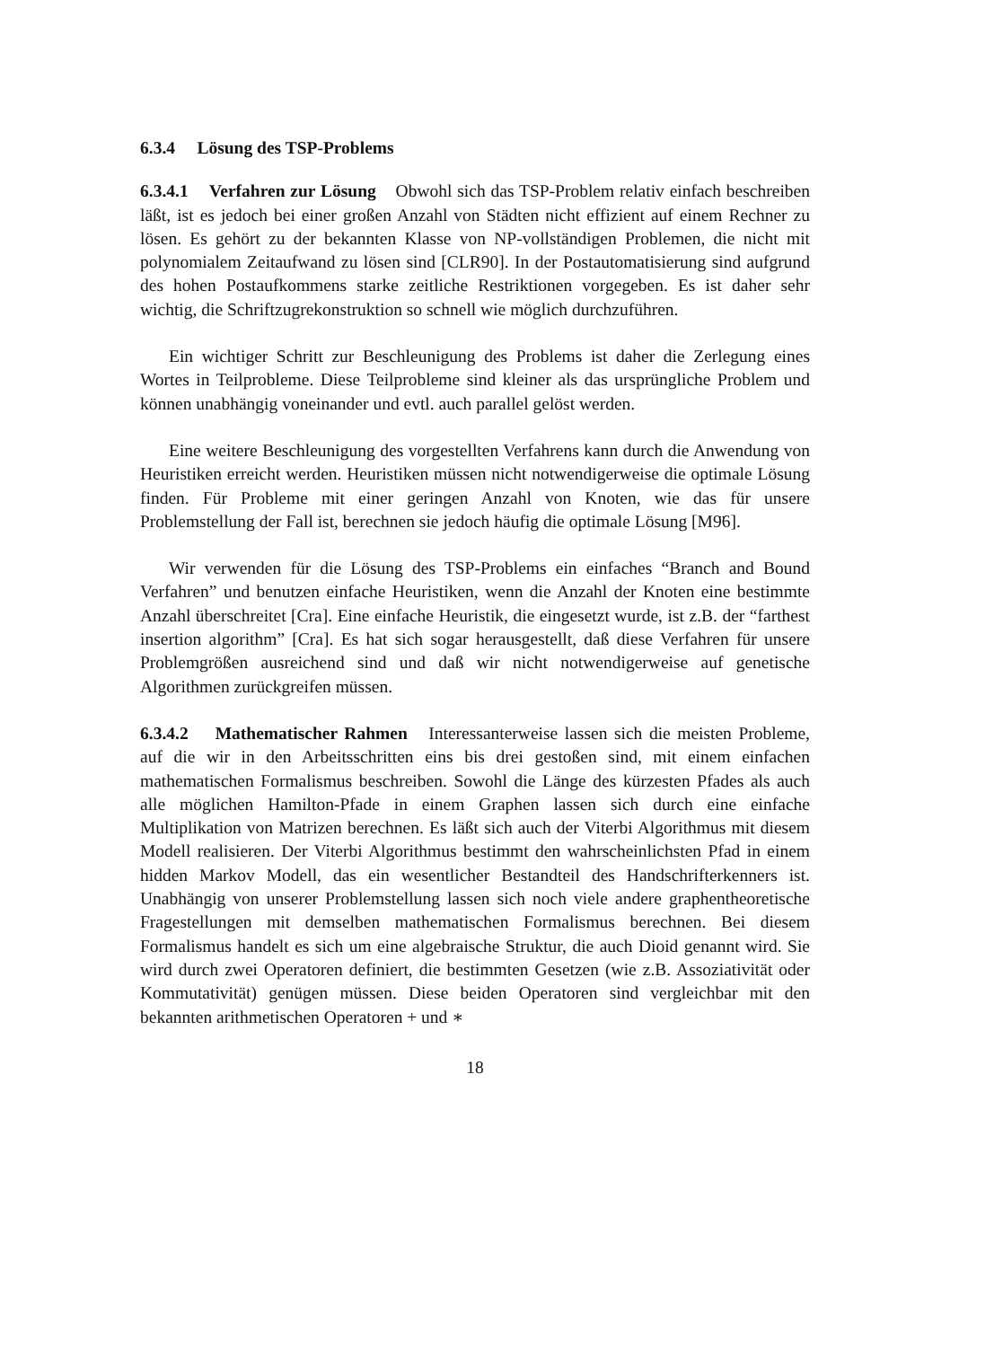6.3.4 Lösung des TSP-Problems
6.3.4.1 Verfahren zur Lösung Obwohl sich das TSP-Problem relativ einfach beschreiben läßt, ist es jedoch bei einer großen Anzahl von Städten nicht effizient auf einem Rechner zu lösen. Es gehört zu der bekannten Klasse von NP-vollständigen Problemen, die nicht mit polynomialem Zeitaufwand zu lösen sind [CLR90]. In der Postautomatisierung sind aufgrund des hohen Postaufkommens starke zeitliche Restriktionen vorgegeben. Es ist daher sehr wichtig, die Schriftzugrekonstruktion so schnell wie möglich durchzuführen.
Ein wichtiger Schritt zur Beschleunigung des Problems ist daher die Zerlegung eines Wortes in Teilprobleme. Diese Teilprobleme sind kleiner als das ursprüngliche Problem und können unabhängig voneinander und evtl. auch parallel gelöst werden.
Eine weitere Beschleunigung des vorgestellten Verfahrens kann durch die Anwendung von Heuristiken erreicht werden. Heuristiken müssen nicht notwendigerweise die optimale Lösung finden. Für Probleme mit einer geringen Anzahl von Knoten, wie das für unsere Problemstellung der Fall ist, berechnen sie jedoch häufig die optimale Lösung [M9̈6].
Wir verwenden für die Lösung des TSP-Problems ein einfaches “Branch and Bound Verfahren” und benutzen einfache Heuristiken, wenn die Anzahl der Knoten eine bestimmte Anzahl überschreitet [Cra]. Eine einfache Heuristik, die eingesetzt wurde, ist z.B. der “farthest insertion algorithm” [Cra]. Es hat sich sogar herausgestellt, daß diese Verfahren für unsere Problemgrößen ausreichend sind und daß wir nicht notwendigerweise auf genetische Algorithmen zurückgreifen müssen.
6.3.4.2 Mathematischer Rahmen Interessanterweise lassen sich die meisten Probleme, auf die wir in den Arbeitsschritten eins bis drei gestoßen sind, mit einem einfachen mathematischen Formalismus beschreiben. Sowohl die Länge des kürzesten Pfades als auch alle möglichen Hamilton-Pfade in einem Graphen lassen sich durch eine einfache Multiplikation von Matrizen berechnen. Es läßt sich auch der Viterbi Algorithmus mit diesem Modell realisieren. Der Viterbi Algorithmus bestimmt den wahrscheinlichsten Pfad in einem hidden Markov Modell, das ein wesentlicher Bestandteil des Handschrifterkenners ist. Unabhängig von unserer Problemstellung lassen sich noch viele andere graphentheoretische Fragestellungen mit demselben mathematischen Formalismus berechnen. Bei diesem Formalismus handelt es sich um eine algebraische Struktur, die auch Dioid genannt wird. Sie wird durch zwei Operatoren definiert, die bestimmten Gesetzen (wie z.B. Assoziativität oder Kommutativität) genügen müssen. Diese beiden Operatoren sind vergleichbar mit den bekannten arithmetischen Operatoren + und ∗
18